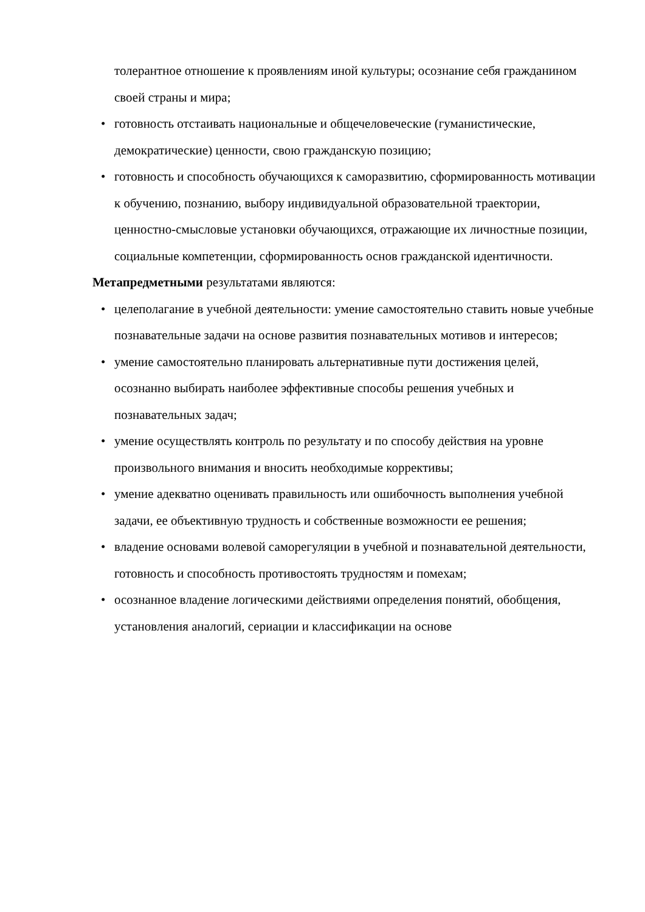толерантное отношение к проявлениям иной культуры; осознание себя гражданином своей страны и мира;
•
готовность отстаивать национальные и общечеловеческие (гуманистические, демократические) ценности, свою гражданскую позицию;
•
готовность и способность обучающихся к саморазвитию, сформированность мотивации к обучению, познанию, выбору индивидуальной образовательной траектории, ценностно-смысловые установки обучающихся, отражающие их личностные позиции, социальные компетенции, сформированность основ гражданской идентичности.
Метапредметными результатами являются:
•
целеполагание в учебной деятельности: умение самостоятельно ставить новые учебные познавательные задачи на основе развития познавательных мотивов и интересов;
•
умение самостоятельно планировать альтернативные пути достижения целей, осознанно выбирать наиболее эффективные способы решения учебных и познавательных задач;
•
умение осуществлять контроль по результату и по способу действия на уровне произвольного внимания и вносить необходимые коррективы;
•
умение адекватно оценивать правильность или ошибочность выполнения учебной задачи, ее объективную трудность и собственные возможности ее решения;
•
владение основами волевой саморегуляции в учебной и познавательной деятельности, готовность и способность противостоять трудностям и помехам;
•
осознанное владение логическими действиями определения понятий, обобщения, установления аналогий, сериации и классификации на основе